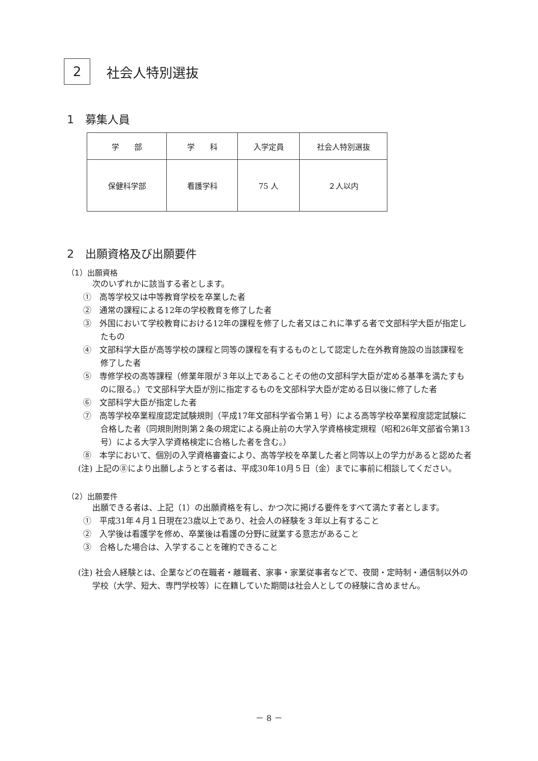2
社会人特別選抜
1　募集人員
| 学 部 | 学 科 | 入学定員 | 社会人特別選抜 |
| --- | --- | --- | --- |
| 保健科学部 | 看護学科 | 75 人 | ２人以内 |
2　出願資格及び出願要件
（1）出願資格
次のいずれかに該当する者とします。
①　高等学校又は中等教育学校を卒業した者
②　通常の課程による12年の学校教育を修了した者
③　外国において学校教育における12年の課程を修了した者又はこれに準ずる者で文部科学大臣が指定したもの
④　文部科学大臣が高等学校の課程と同等の課程を有するものとして認定した在外教育施設の当該課程を修了した者
⑤　専修学校の高等課程（修業年限が３年以上であることその他の文部科学大臣が定める基準を満たすものに限る。）で文部科学大臣が別に指定するものを文部科学大臣が定める日以後に修了した者
⑥　文部科学大臣が指定した者
⑦　高等学校卒業程度認定試験規則（平成17年文部科学省令第１号）による高等学校卒業程度認定試験に合格した者（同規則附則第２条の規定による廃止前の大学入学資格検定規程（昭和26年文部省令第13号）による大学入学資格検定に合格した者を含む。）
⑧　本学において、個別の入学資格審査により、高等学校を卒業した者と同等以上の学力があると認めた者
(注) 上記の⑧により出願しようとする者は、平成30年10月５日（金）までに事前に相談してください。
（2）出願要件
出願できる者は、上記（1）の出願資格を有し、かつ次に掲げる要件をすべて満たす者とします。
①　平成31年４月１日現在23歳以上であり、社会人の経験を３年以上有すること
②　入学後は看護学を修め、卒業後は看護の分野に就業する意志があること
③　合格した場合は、入学することを確約できること
(注) 社会人経験とは、企業などの在職者・離職者、家事・家業従事者などで、夜間・定時制・通信制以外の学校（大学、短大、専門学校等）に在籍していた期間は社会人としての経験に含めません。
－ 8 －